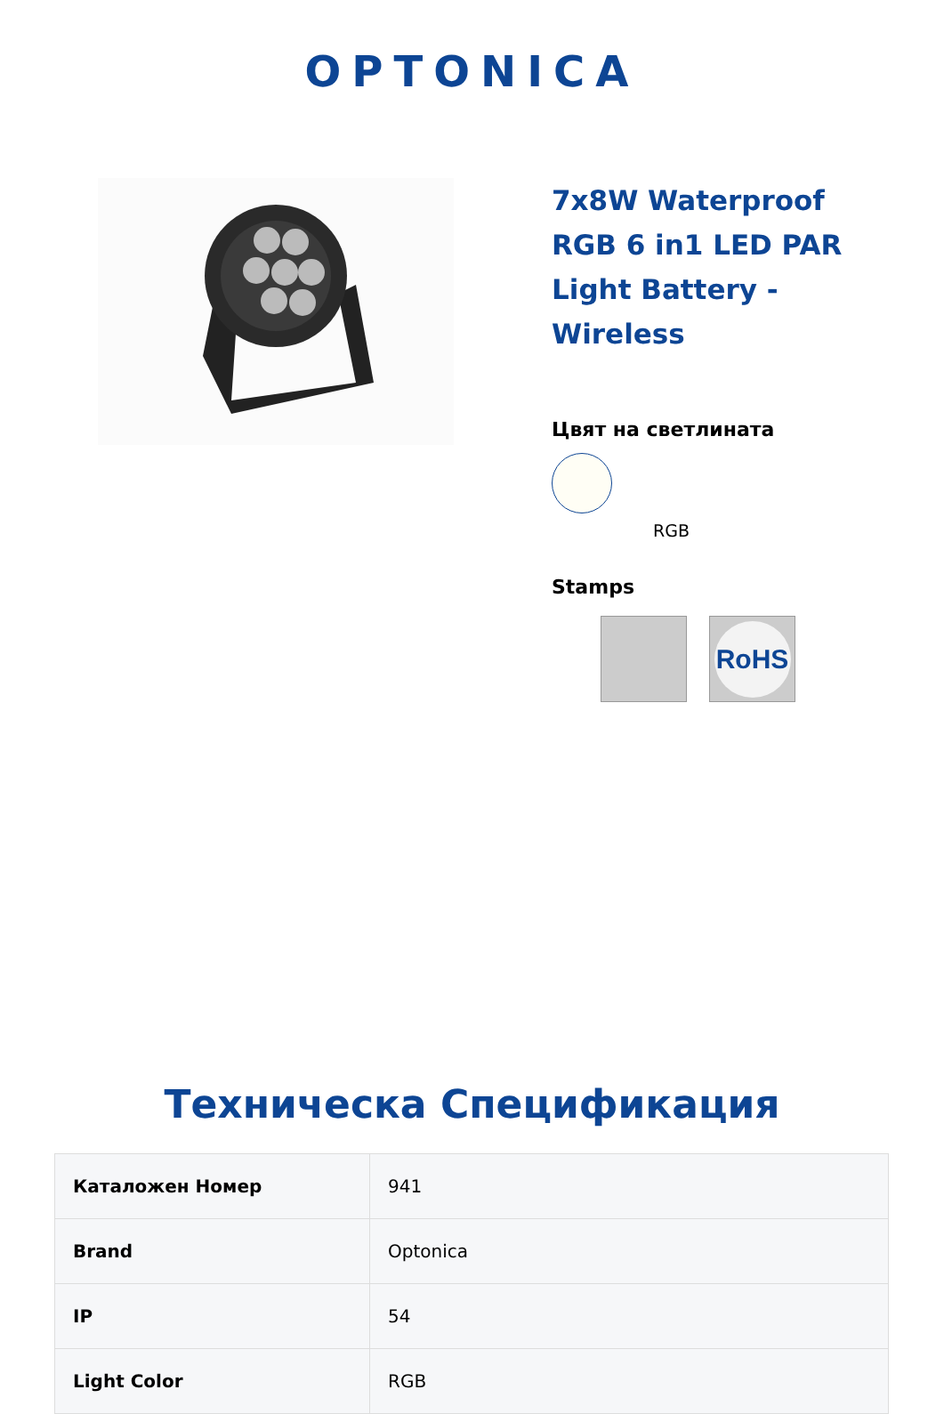OPTONICA
7x8W Waterproof RGB 6 in1 LED PAR Light Battery - Wireless
Цвят на светлината
RGB
Stamps
RoHS
Техническа Спецификация
| Каталожен Номер | 941 |
| Brand | Optonica |
| IP | 54 |
| Light Color | RGB |